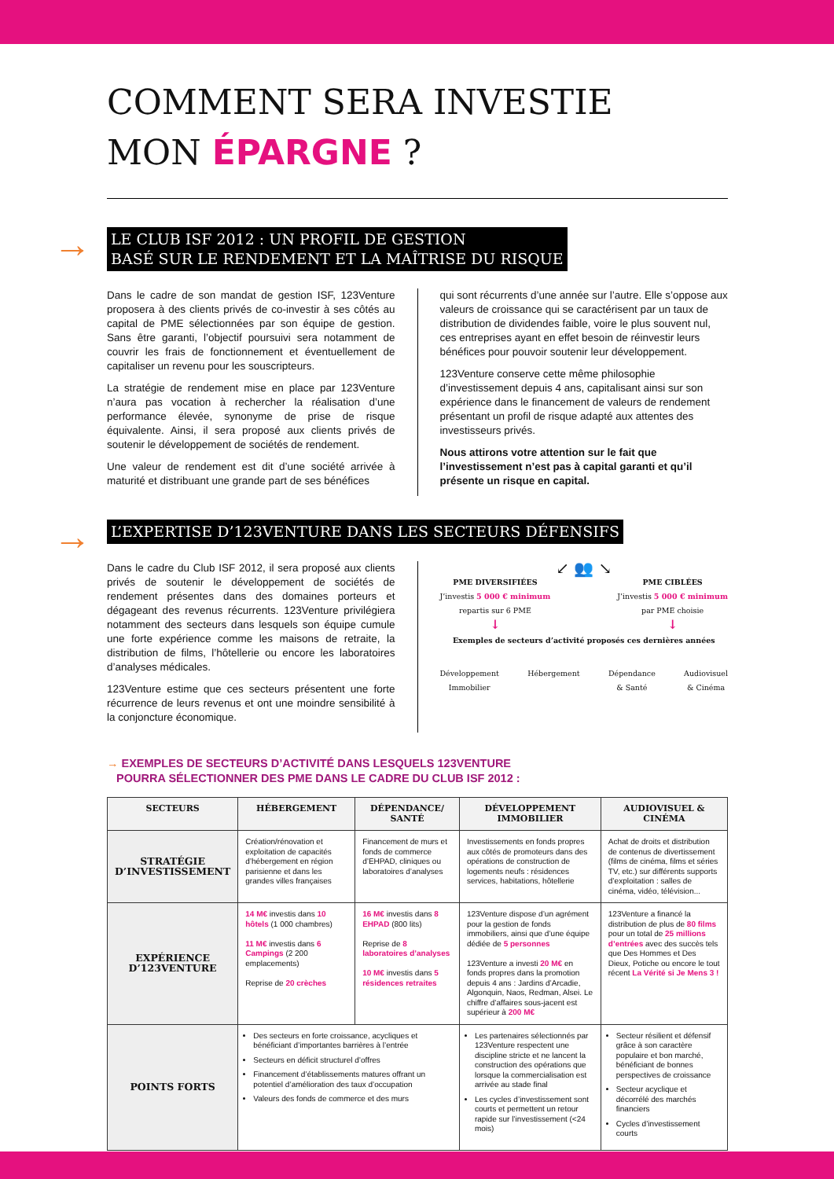COMMENT SERA INVESTIE
MON ÉPARGNE ?
→
LE CLUB ISF 2012 : UN PROFIL DE GESTION
BASÉ SUR LE RENDEMENT ET LA MAÎTRISE DU RISQUE
Dans le cadre de son mandat de gestion ISF, 123Venture proposera à des clients privés de co-investir à ses côtés au capital de PME sélectionnées par son équipe de gestion. Sans être garanti, l’objectif poursuivi sera notamment de couvrir les frais de fonctionnement et éventuellement de capitaliser un revenu pour les souscripteurs.
La stratégie de rendement mise en place par 123Venture n’aura pas vocation à rechercher la réalisation d’une performance élevée, synonyme de prise de risque équivalente. Ainsi, il sera proposé aux clients privés de soutenir le développement de sociétés de rendement.
Une valeur de rendement est dit d’une société arrivée à maturité et distribuant une grande part de ses bénéfices
qui sont récurrents d’une année sur l’autre. Elle s’oppose aux valeurs de croissance qui se caractérisent par un taux de distribution de dividendes faible, voire le plus souvent nul, ces entreprises ayant en effet besoin de réinvestir leurs bénéfices pour pouvoir soutenir leur développement.
123Venture conserve cette même philosophie d’investissement depuis 4 ans, capitalisant ainsi sur son expérience dans le financement de valeurs de rendement présentant un profil de risque adapté aux attentes des investisseurs privés.
Nous attirons votre attention sur le fait que l’investissement n’est pas à capital garanti et qu’il présente un risque en capital.
→
L’EXPERTISE D’123VENTURE DANS LES SECTEURS DÉFENSIFS
Dans le cadre du Club ISF 2012, il sera proposé aux clients privés de soutenir le développement de sociétés de rendement présentes dans des domaines porteurs et dégageant des revenus récurrents. 123Venture privilégiera notamment des secteurs dans lesquels son équipe cumule une forte expérience comme les maisons de retraite, la distribution de films, l’hôtellerie ou encore les laboratoires d’analyses médicales.
123Venture estime que ces secteurs présentent une forte récurrence de leurs revenus et ont une moindre sensibilité à la conjoncture économique.
↙ 👥 ↘
PME DIVERSIFIÉES
J’investis 5 000 € minimum
repartis sur 6 PME
↓
PME CIBLÉES
J’investis 5 000 € minimum
par PME choisie
↓
Exemples de secteurs d’activité proposés ces dernières années
Développement
Immobilier
Hébergement Dépendance
& Santé
Audiovisuel
& Cinéma
→ EXEMPLES DE SECTEURS D’ACTIVITÉ DANS LESQUELS 123VENTURE
POURRA SÉLECTIONNER DES PME DANS LE CADRE DU CLUB ISF 2012 :
| SECTEURS | HÉBERGEMENT | DÉPENDANCE/ SANTÉ | DÉVELOPPEMENT IMMOBILIER | AUDIOVISUEL & CINÉMA |
| --- | --- | --- | --- | --- |
| STRATÉGIE D’INVESTISSEMENT | Création/rénovation et exploitation de capacités d’hébergement en région parisienne et dans les grandes villes françaises | Financement de murs et fonds de commerce d’EHPAD, cliniques ou laboratoires d’analyses | Investissements en fonds propres aux côtés de promoteurs dans des opérations de construction de logements neufs : résidences services, habitations, hôtellerie | Achat de droits et distribution de contenus de divertissement (films de cinéma, films et séries TV, etc.) sur différents supports d’exploitation : salles de cinéma, vidéo, télévision... |
| EXPÉRIENCE D’123VENTURE | 14 M€ investis dans 10 hôtels (1 000 chambres) 11 M€ investis dans 6 Campings (2 200 emplacements) Reprise de 20 crèches | 16 M€ investis dans 8 EHPAD (800 lits) Reprise de 8 laboratoires d’analyses 10 M€ investis dans 5 résidences retraites | 123Venture dispose d’un agrément pour la gestion de fonds immobiliers, ainsi que d’une équipe dédiée de 5 personnes 123Venture a investi 20 M€ en fonds propres dans la promotion depuis 4 ans : Jardins d’Arcadie, Algonquin, Naos, Redman, Alsei. Le chiffre d’affaires sous-jacent est supérieur à 200 M€ | 123Venture a financé la distribution de plus de 80 films pour un total de 25 millions d’entrées avec des succès tels que Des Hommes et Des Dieux, Potiche ou encore le tout récent La Vérité si Je Mens 3 ! |
| POINTS FORTS | Des secteurs en forte croissance, acycliques et bénéficiant d’importantes barrières à l’entrée Secteurs en déficit structurel d’offres Financement d’établissements matures offrant un potentiel d’amélioration des taux d’occupation Valeurs des fonds de commerce et des murs | | Les partenaires sélectionnés par 123Venture respectent une discipline stricte et ne lancent la construction des opérations que lorsque la commercialisation est arrivée au stade final Les cycles d’investissement sont courts et permettent un retour rapide sur l’investissement (<24 mois) | Secteur résilient et défensif grâce à son caractère populaire et bon marché, bénéficiant de bonnes perspectives de croissance Secteur acyclique et décorrélé des marchés financiers Cycles d’investissement courts |